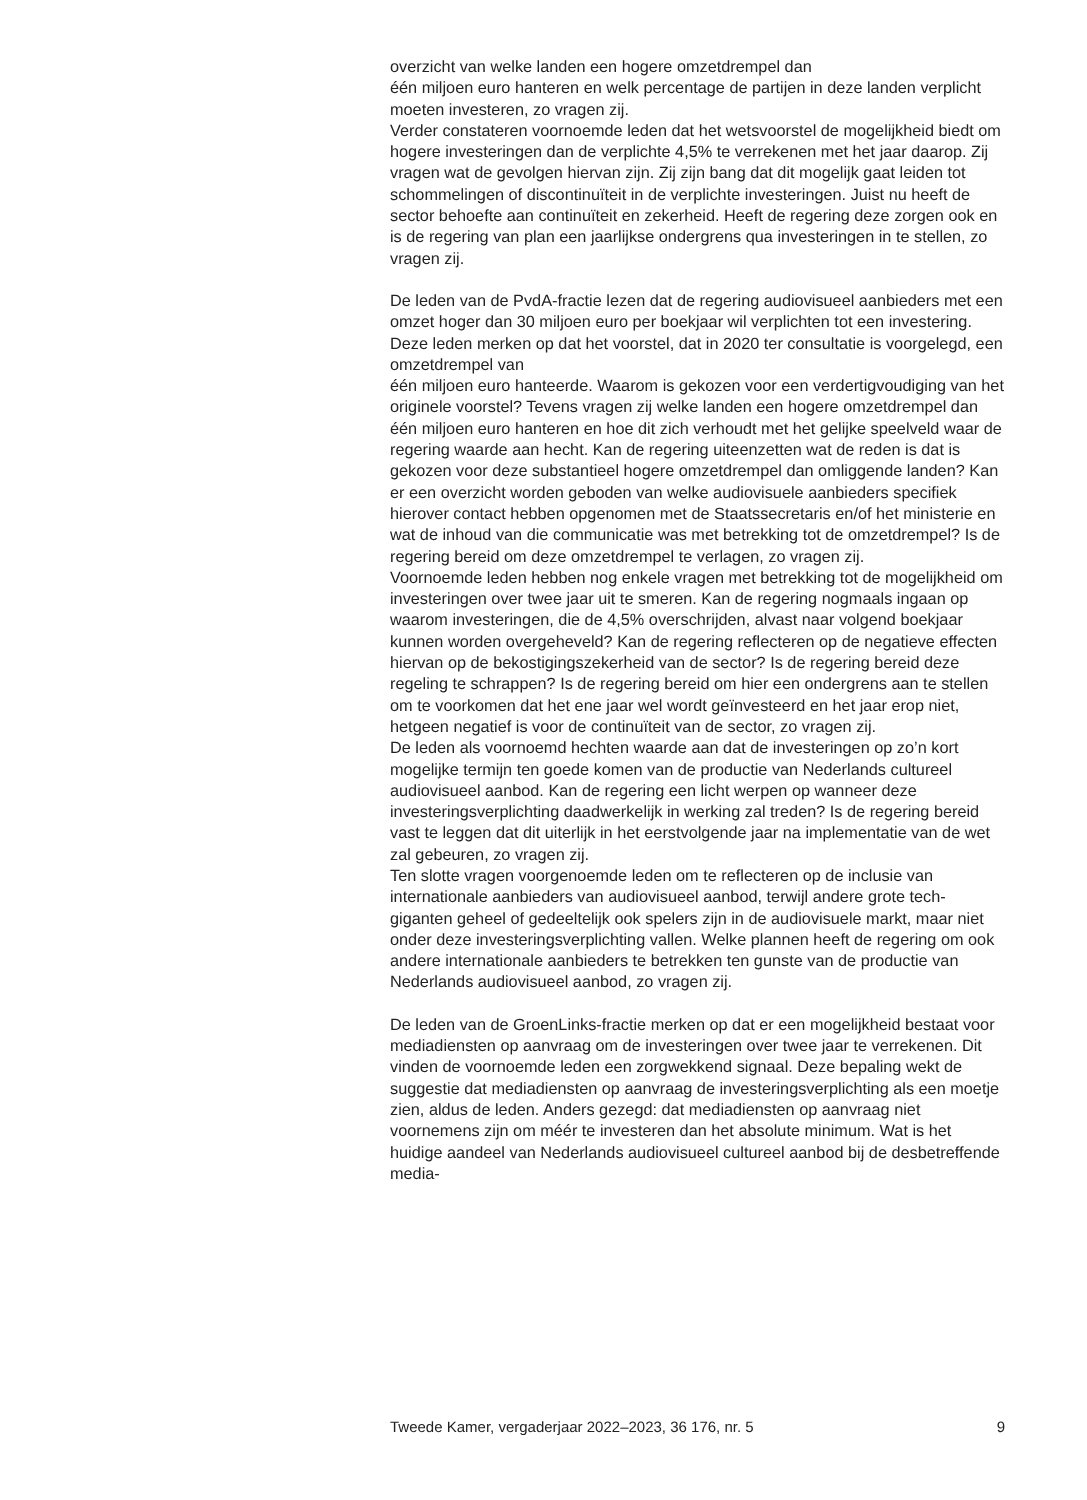overzicht van welke landen een hogere omzetdrempel dan
één miljoen euro hanteren en welk percentage de partijen in deze landen verplicht moeten investeren, zo vragen zij.
Verder constateren voornoemde leden dat het wetsvoorstel de mogelijkheid biedt om hogere investeringen dan de verplichte 4,5% te verrekenen met het jaar daarop. Zij vragen wat de gevolgen hiervan zijn. Zij zijn bang dat dit mogelijk gaat leiden tot schommelingen of disconti­nuïteit in de verplichte investeringen. Juist nu heeft de sector behoefte aan continuïteit en zekerheid. Heeft de regering deze zorgen ook en is de regering van plan een jaarlijkse ondergrens qua investeringen in te stellen, zo vragen zij.
De leden van de PvdA-fractie lezen dat de regering audiovisueel aanbieders met een omzet hoger dan 30 miljoen euro per boekjaar wil verplichten tot een investering. Deze leden merken op dat het voorstel, dat in 2020 ter consultatie is voorgelegd, een omzetdrempel van
één miljoen euro hanteerde. Waarom is gekozen voor een verdertigvou­diging van het originele voorstel? Tevens vragen zij welke landen een hogere omzetdrempel dan één miljoen euro hanteren en hoe dit zich verhoudt met het gelijke speelveld waar de regering waarde aan hecht. Kan de regering uiteenzetten wat de reden is dat is gekozen voor deze substantieel hogere omzetdrempel dan omliggende landen? Kan er een overzicht worden geboden van welke audiovisuele aanbieders specifiek hierover contact hebben opgenomen met de Staatssecretaris en/of het ministerie en wat de inhoud van die communicatie was met betrekking tot de omzetdrempel? Is de regering bereid om deze omzetdrempel te verlagen, zo vragen zij.
Voornoemde leden hebben nog enkele vragen met betrekking tot de mogelijkheid om investeringen over twee jaar uit te smeren. Kan de regering nogmaals ingaan op waarom investeringen, die de 4,5% overschrijden, alvast naar volgend boekjaar kunnen worden overge­heveld? Kan de regering reflecteren op de negatieve effecten hiervan op de bekostigingszekerheid van de sector? Is de regering bereid deze regeling te schrappen? Is de regering bereid om hier een ondergrens aan te stellen om te voorkomen dat het ene jaar wel wordt geïnvesteerd en het jaar erop niet, hetgeen negatief is voor de continuïteit van de sector, zo vragen zij.
De leden als voornoemd hechten waarde aan dat de investeringen op zo’n kort mogelijke termijn ten goede komen van de productie van Nederlands cultureel audiovisueel aanbod. Kan de regering een licht werpen op wanneer deze investeringsverplichting daadwerkelijk in werking zal treden? Is de regering bereid vast te leggen dat dit uiterlijk in het eerstvolgende jaar na implementatie van de wet zal gebeuren, zo vragen zij.
Ten slotte vragen voorgenoemde leden om te reflecteren op de inclusie van internationale aanbieders van audiovisueel aanbod, terwijl andere grote tech-giganten geheel of gedeeltelijk ook spelers zijn in de audiovi­suele markt, maar niet onder deze investeringsverplichting vallen. Welke plannen heeft de regering om ook andere internationale aanbieders te betrekken ten gunste van de productie van Nederlands audiovisueel aanbod, zo vragen zij.
De leden van de GroenLinks-fractie merken op dat er een mogelijkheid bestaat voor mediadiensten op aanvraag om de investeringen over twee jaar te verrekenen. Dit vinden de voornoemde leden een zorgwekkend signaal. Deze bepaling wekt de suggestie dat mediadiensten op aanvraag de investeringsverplichting als een moetje zien, aldus de leden. Anders gezegd: dat mediadiensten op aanvraag niet voornemens zijn om méér te investeren dan het absolute minimum. Wat is het huidige aandeel van Nederlands audiovisueel cultureel aanbod bij de desbetreffende media-
Tweede Kamer, vergaderjaar 2022–2023, 36 176, nr. 5 9